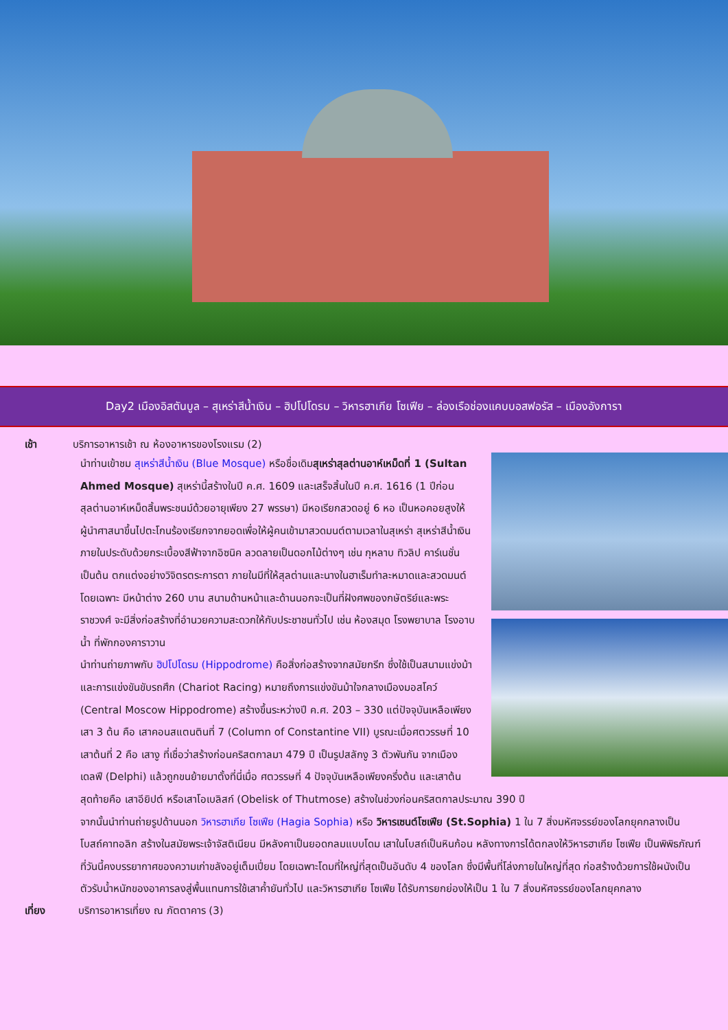Day2 เมืองอิสตันบูล – สุเหร่าสีน้ำเงิน – ฮิปโปโดรม – วิหารฮาเกีย โซเฟีย – ล่องเรือช่องแคบบอสฟอรัส – เมืองอังการา
เช้า บริการอาหารเช้า ณ ห้องอาหารของโรงแรม (2)
นำท่านเข้าชม สุเหร่าสีน้ำเงิน (Blue Mosque) หรือชื่อเดิมสุเหร่าสุลต่านอาห์เหม็ดที่ 1 (Sultan Ahmed Mosque) สุเหร่านี้สร้างในปี ค.ศ. 1609 และเสร็จสิ้นในปี ค.ศ. 1616 (1 ปีก่อนสุลต่านอาห์เหม็ดสิ้นพระชนม์ด้วยอายุเพียง 27 พรรษา) มีหอเรียกสวดอยู่ 6 หอ เป็นหอคอยสูงให้ผู้นำศาสนาขึ้นไปตะโกนร้องเรียกจากยอดเพื่อให้ผู้คนเข้ามาสวดมนต์ตามเวลาในสุเหร่า สุเหร่าสีน้ำเงินภายในประดับด้วยกระเบื้องสีฟ้าจากอิซนิค ลวดลายเป็นดอกไม้ต่างๆ เช่น กุหลาบ ทิวลิป คาร์เนชั่น เป็นต้น ตกแต่งอย่างวิจิตรตระการตา ภายในมีที่ให้สุลต่านและนางในฮาเร็มทำละหมาดและสวดมนต์โดยเฉพาะ มีหน้าต่าง 260 บาน สนามด้านหน้าและด้านนอกจะเป็นที่ฝังศพของกษัตริย์และพระราชวงศ์ จะมีสิ่งก่อสร้างที่อำนวยความสะดวกให้กับประชาชนทั่วไป เช่น ห้องสมุด โรงพยาบาล โรงอาบน้ำ ที่พักกองคาราวาน
นำท่านถ่ายภาพกับ ฮิปโปโดรม (Hippodrome) คือสิ่งก่อสร้างจากสมัยกรีก ซึ่งใช้เป็นสนามแข่งม้า และการแข่งขันขับรถศึก (Chariot Racing) หมายถึงการแข่งขันม้าใจกลางเมืองมอสโคว์ (Central Moscow Hippodrome) สร้างขึ้นระหว่างปี ค.ศ. 203 – 330 แต่ปัจจุบันเหลือเพียง เสา 3 ต้น คือ เสาคอนสแตนตินที่ 7 (Column of Constantine VII) บูรณะเมื่อศตวรรษที่ 10 เสาต้นที่ 2 คือ เสางู ที่เชื่อว่าสร้างก่อนคริสตกาลมา 479 ปี เป็นรูปสลักงู 3 ตัวพันกัน จากเมืองเดลฟี (Delphi) แล้วถูกขนย้ายมาตั้งที่นี่เมื่อ ศตวรรษที่ 4 ปัจจุบันเหลือเพียงครึ่งต้น และเสาต้นสุดท้ายคือ เสาอียิปต์ หรือเสาโอเบลิสก์ (Obelisk of Thutmose) สร้างในช่วงก่อนคริสตกาลประมาณ 390 ปี
จากนั้นนำท่านถ่ายรูปด้านนอก วิหารฮาเกีย โซเฟีย (Hagia Sophia) หรือ วิหารเซนต์โซเฟีย (St.Sophia) 1 ใน 7 สิ่งมหัศจรรย์ของโลกยุคกลางเป็นโบสถ์คาทอลิก สร้างในสมัยพระเจ้าจัสติเนียน มีหลังคาเป็นยอดกลมแบบโดม เสาในโบสถ์เป็นหินก้อน หลังทางการได้ตกลงให้วิหารฮาเกีย โซเฟีย เป็นพิพิธภัณฑ์ที่วันนี้คงบรรยากาศของความเก่าขลังอยู่เต็มเปี่ยม โดยเฉพาะโดมที่ใหญ่ที่สุดเป็นอันดับ 4 ของโลก ซึ่งมีพื้นที่โล่งภายในใหญ่ที่สุด ก่อสร้างด้วยการใช้ผนังเป็นตัวรับน้ำหนักของอาคารลงสู่พื้นแทนการใช้เสาค้ำยันทั่วไป และวิหารฮาเกีย โซเฟีย ได้รับการยกย่องให้เป็น 1 ใน 7 สิ่งมหัศจรรย์ของโลกยุคกลาง
เที่ยง บริการอาหารเที่ยง ณ ภัตตาคาร (3)